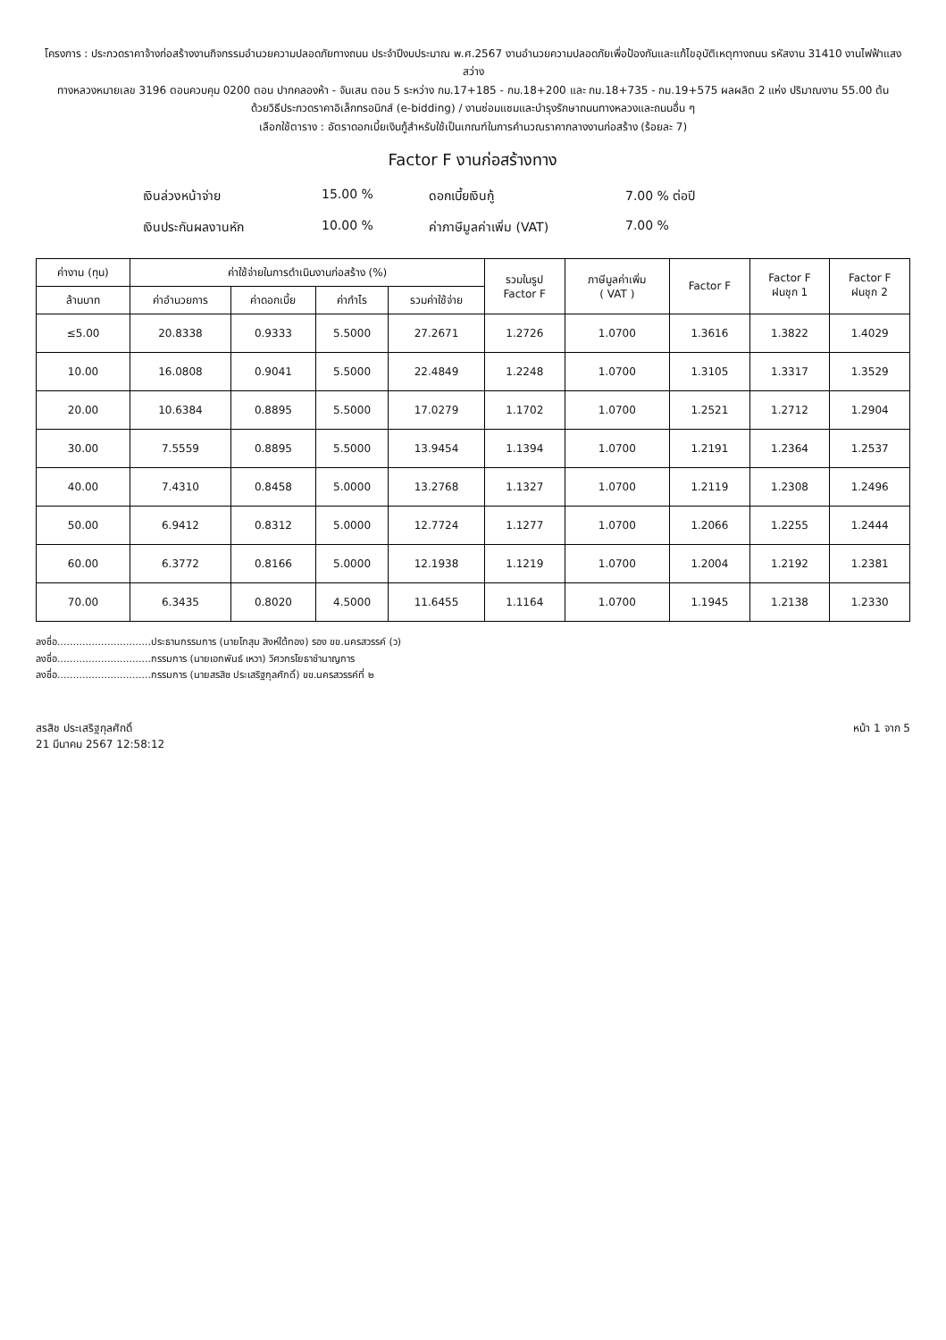โครงการ : ประกวดราคาจ้างก่อสร้างงานกิจกรรมอำนวยความปลอดภัยทางถนน ประจำปีงบประมาณ พ.ศ.2567 งานอำนวยความปลอดภัยเพื่อป้องกันและแก้ไขอุบัติเหตุทางถนน รหัสงาน 31410 งานไฟฟ้าแสงสว่าง
ทางหลวงหมายเลข 3196 ตอนควบคุม 0200 ตอน ปากคลองห้า - จันเสน ตอน 5 ระหว่าง กม.17+185 - กม.18+200 และ กม.18+735 - กม.19+575 ผลผลิต 2 แห่ง ปริมาณงาน 55.00 ต้น
ด้วยวิธีประกวดราคาอิเล็กทรอนิกส์ (e-bidding) / งานซ่อมแซมและบำรุงรักษาถนนทางหลวงและถนนอื่น ๆ
เลือกใช้ตาราง : อัตราดอกเบี้ยเงินกู้สำหรับใช้เป็นเกณฑ์ในการคำนวณราคากลางงานก่อสร้าง (ร้อยละ 7)
Factor F งานก่อสร้างทาง
เงินล่วงหน้าจ่าย 15.00 % ดอกเบี้ยเงินกู้ 7.00 % ต่อปี เงินประกันผลงานหัก 10.00 % ค่าภาษีมูลค่าเพิ่ม (VAT) 7.00 %
| ค่างาน (ทุน) | ค่าใช้จ่ายในการดำเนินงานก่อสร้าง (%) | | | | รวมในรูป Factor F | ภาษีมูลค่าเพิ่ม ( VAT ) | Factor F | Factor F ฝนชุก 1 | Factor F ฝนชุก 2 |
| --- | --- | --- | --- | --- | --- | --- | --- | --- | --- |
| ล้านบาท | ค่าอำนวยการ | ค่าดอกเบี้ย | ค่ากำไร | รวมค่าใช้จ่าย | | | | | |
| ≤5.00 | 20.8338 | 0.9333 | 5.5000 | 27.2671 | 1.2726 | 1.0700 | 1.3616 | 1.3822 | 1.4029 |
| 10.00 | 16.0808 | 0.9041 | 5.5000 | 22.4849 | 1.2248 | 1.0700 | 1.3105 | 1.3317 | 1.3529 |
| 20.00 | 10.6384 | 0.8895 | 5.5000 | 17.0279 | 1.1702 | 1.0700 | 1.2521 | 1.2712 | 1.2904 |
| 30.00 | 7.5559 | 0.8895 | 5.5000 | 13.9454 | 1.1394 | 1.0700 | 1.2191 | 1.2364 | 1.2537 |
| 40.00 | 7.4310 | 0.8458 | 5.0000 | 13.2768 | 1.1327 | 1.0700 | 1.2119 | 1.2308 | 1.2496 |
| 50.00 | 6.9412 | 0.8312 | 5.0000 | 12.7724 | 1.1277 | 1.0700 | 1.2066 | 1.2255 | 1.2444 |
| 60.00 | 6.3772 | 0.8166 | 5.0000 | 12.1938 | 1.1219 | 1.0700 | 1.2004 | 1.2192 | 1.2381 |
| 70.00 | 6.3435 | 0.8020 | 4.5000 | 11.6455 | 1.1164 | 1.0700 | 1.1945 | 1.2138 | 1.2330 |
ลงชื่อ..............................ประธานกรรมการ (นายโกสุม สิงห์ใต้ทอง) รอง ขข.นครสวรรค์ (ว)
ลงชื่อ..............................กรรมการ (นายเอกพันธ์ เหวา) วิศวกรโยธาชำนาญการ
ลงชื่อ..............................กรรมการ (นายสรสิช ประเสริฐกุลศักดิ์) ขข.นครสวรรค์ที่ ๒
สรสิช ประเสริฐกุลศักดิ์
21 มีนาคม 2567 12:58:12
หน้า 1 จาก 5